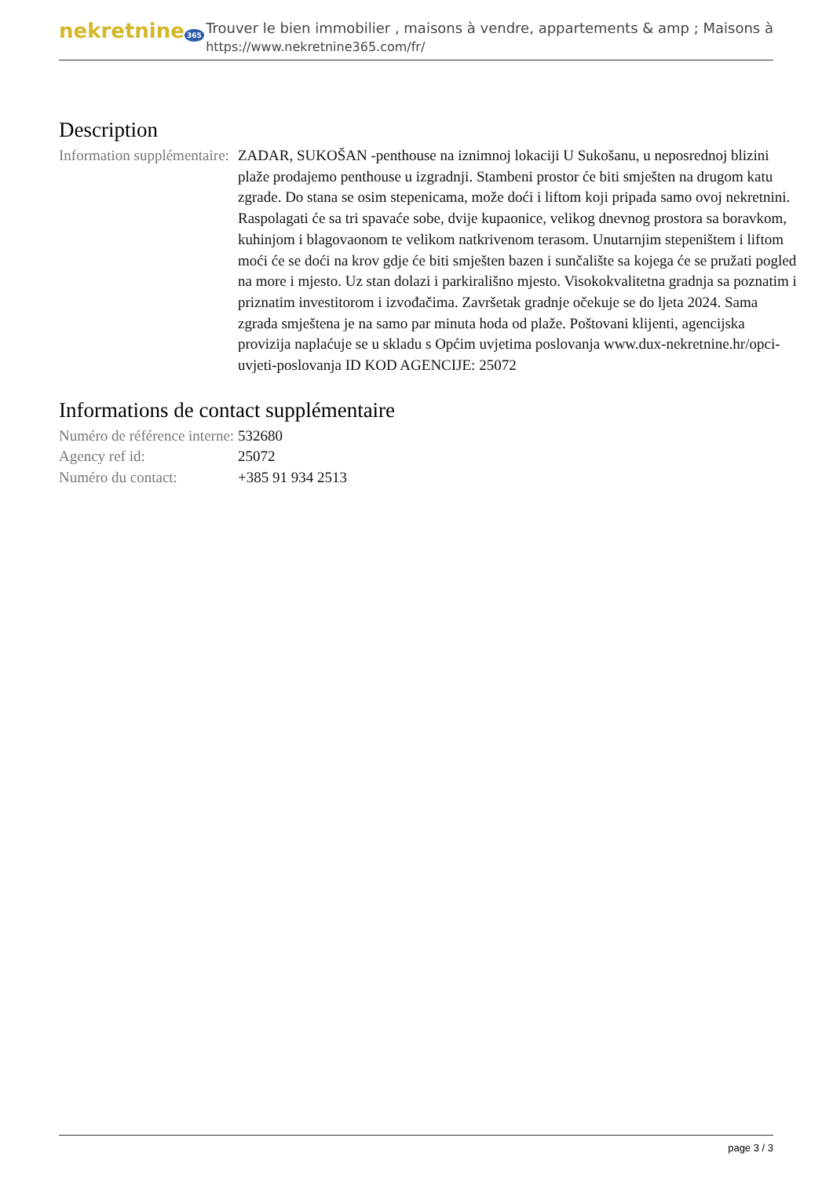nekretnine 365
Trouver le bien immobilier , maisons à vendre, appartements & amp ; Maisons à
https://www.nekretnine365.com/fr/
Description
Information supplémentaire:
ZADAR, SUKOŠAN -penthouse na iznimnoj lokaciji U Sukošanu, u neposrednoj blizini plaže prodajemo penthouse u izgradnji. Stambeni prostor će biti smješten na drugom katu zgrade. Do stana se osim stepenicama, može doći i liftom koji pripada samo ovoj nekretnini. Raspolagati će sa tri spavaće sobe, dvije kupaonice, velikog dnevnog prostora sa boravkom, kuhinjom i blagovaonom te velikom natkrivenom terasom. Unutarnjim stepeništem i liftom moći će se doći na krov gdje će biti smješten bazen i sunčalište sa kojega će se pružati pogled na more i mjesto. Uz stan dolazi i parkirališno mjesto. Visokokvalitetna gradnja sa poznatim i priznatim investitorom i izvođačima. Završetak gradnje očekuje se do ljeta 2024. Sama zgrada smještena je na samo par minuta hoda od plaže. Poštovani klijenti, agencijska provizija naplaćuje se u skladu s Općim uvjetima poslovanja www.dux-nekretnine.hr/opci-uvjeti-poslovanja ID KOD AGENCIJE: 25072
Informations de contact supplémentaire
Numéro de référence interne:
532680
Agency ref id: 25072
Numéro du contact: +385 91 934 2513
page 3 / 3